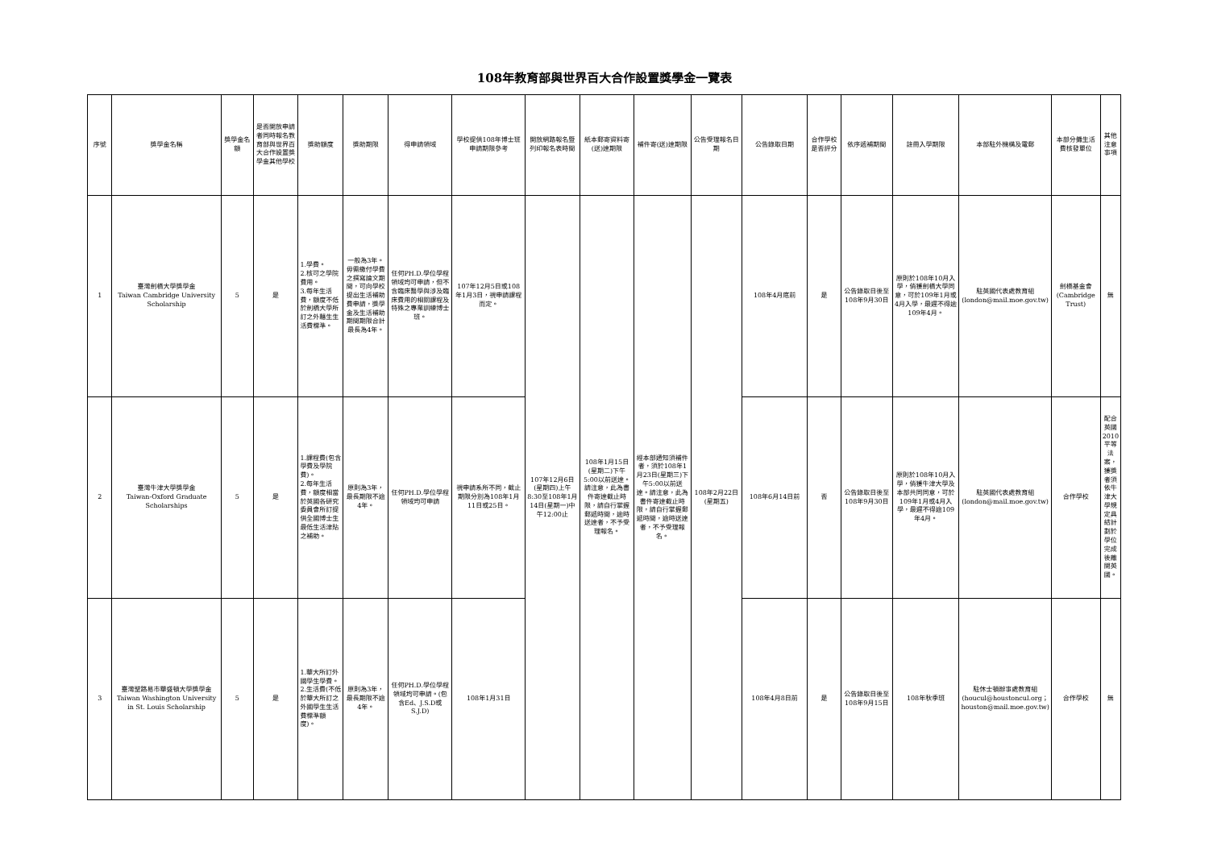108年教育部與世界百大合作設置獎學金一覽表
| 序號 | 獎學金名稱 | 獎學金名額 | 是否開放申請者同時報名教育部與世界百大合作設置獎學金其他學校 | 獎助額度 | 獎助期限 | 得申請領域 | 學校提供108年博士班申請期限參考 | 開放網路報名暨列印報名表時間 | 紙本郵寄資料寄(送)達期限 | 補件寄(送)達期限 | 公告受理報名日期 | 公告錄取日期 | 合作學校是否評分 | 依序遞補期間 | 註冊入學期限 | 本部駐外機構及電郵 | 本部分攤生活費核發單位 | 其他注意事項 |
| --- | --- | --- | --- | --- | --- | --- | --- | --- | --- | --- | --- | --- | --- | --- | --- | --- | --- | --- |
| 1 | 臺灣劍橋大學獎學金 Taiwan Cambridge University Scholarship | 5 | 是 | 1.學費。 2.核可之學院費用。 3.每年生活費，額度不低於劍橋大學所訂之外藉生生活費標準。 | 一般為3年。毋需繳付學費之撰寫論文期間，可向學校提出生活補助費申請，獎學金及生活補助期間期限合計最長為4年。 | 任何PH.D.學位學程領域均可申請，但不含臨床醫學與涉及臨床費用的相關課程及特殊之專業訓練博士班。 | 107年12月5日或108年1月3日，視申請課程而定。 | 107年12月6日(星期四)上午8:30至108年1月14日(星期一)中午12:00止 | 108年1月15日(星期二)下午5:00以前送達。請注意，此為書件寄達截止時限，請自行掌握郵遞時間，逾時送達者，不予受理報名。 | 經本部通知須補件者，須於108年1月23日(星期三)下午5:00以前送達。請注意，此為書件寄達截止時限，請自行掌握郵遞時間，逾時送達者，不予受理報名。 | 108年2月22日(星期五) | 108年4月底前 | 是 | 公告錄取日後至108年9月30日 | 原則於108年10月入學，倘獲劍橋大學同意，可於109年1月或4月入學，最遲不得逾109年4月。 | 駐英國代表處教育組(london@mail.moe.gov.tw) | 劍橋基金會(Cambridge Trust) | 無 |
| 2 | 臺灣牛津大學獎學金 Taiwan-Oxford Graduate Scholarships | 5 | 是 | 1.課程費(包含學費及學院費)。 2.每年生活費，額度相當於英國各研究委員會所訂提供全國博士生最低生活津貼之補助。 | 原則為3年，最長期限不逾4年。 | 任何PH.D.學位學程領域均可申請 | 視申請系所不同，截止期限分別為108年1月11日或25日。 | | | | | 108年6月14日前 | 否 | 公告錄取日後至108年9月30日 | 原則於108年10月入學，倘獲牛津大學及本部共同同意，可於109年1月或4月入學，最遲不得逾109年4月。 | 駐英國代表處教育組(london@mail.moe.gov.tw) | 合作學校 | 配合英國2010平等法案，獲獎者須依牛津大學規定具結計劃於學位完成後離開英國。 |
| 3 | 臺灣聖路易市華盛頓大學獎學金 Taiwan Washington University in St. Louis Scholarship | 5 | 是 | 1.華大所訂外國學生學費。 2.生活費(不低於華大所訂之外國學生生活費標準額度)。 | 原則為3年，最長期限不逾4年。 | 任何PH.D.學位學程領域均可申請。(包含Ed、J.S.D或S.J.D) | 108年1月31日 | | | | | 108年4月8日前 | 是 | 公告錄取日後至108年9月15日 | 108年秋季班 | 駐休士頓辦事處教育組(houcul@houstoncul.org；houston@mail.moe.gov.tw) | 合作學校 | 無 |